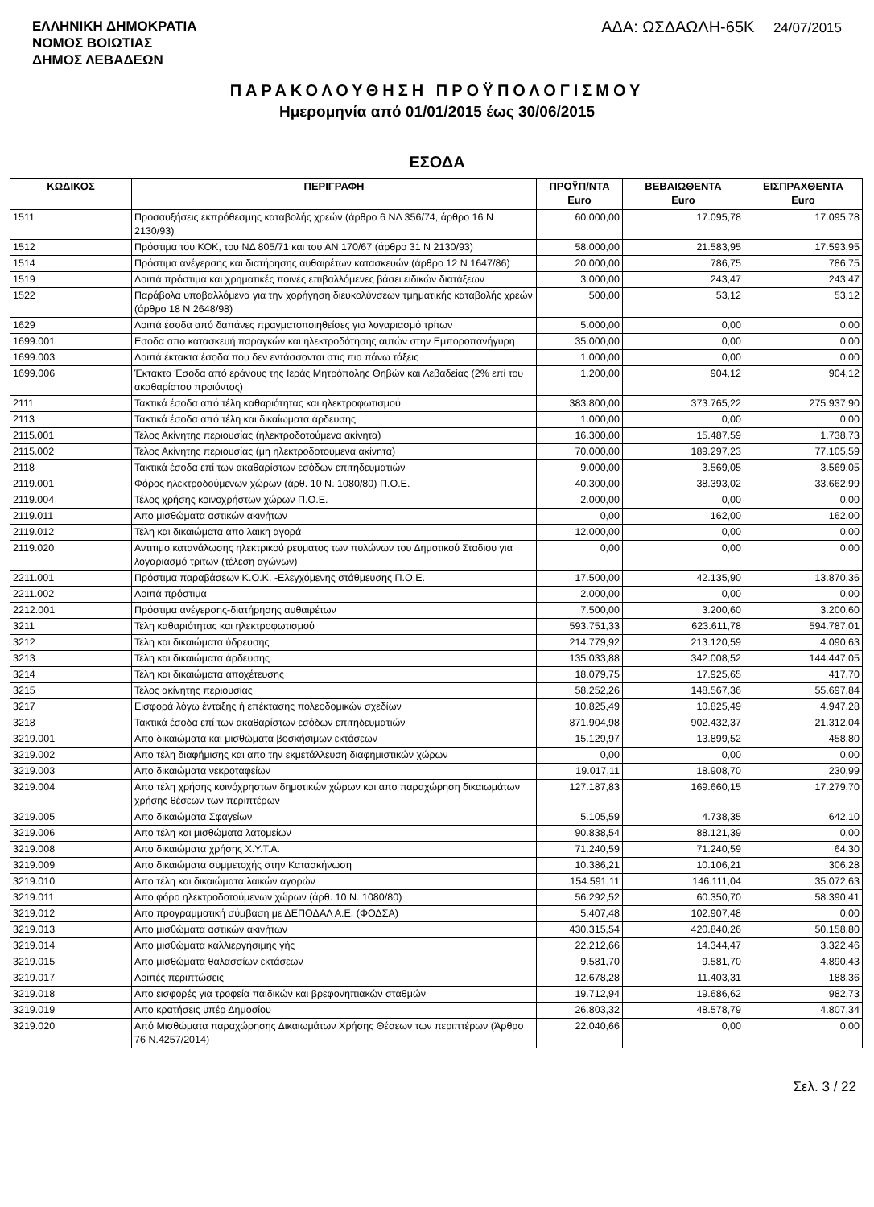ΕΛΛΗΝΙΚΗ ΔΗΜΟΚΡΑΤΙΑ
ΝΟΜΟΣ ΒΟΙΩΤΙΑΣ
ΔΗΜΟΣ ΛΕΒΑΔΕΩΝ
ΑΔΑ: ΩΣΔΑΩΛΗ-65Κ 24/07/2015
ΠΑΡΑΚΟΛΟΥΘΗΣΗ ΠΡΟΫΠΟΛΟΓΙΣΜΟΥ
Ημερομηνία από 01/01/2015 έως 30/06/2015
ΕΣΟΔΑ
| ΚΩΔΙΚΟΣ | ΠΕΡΙΓΡΑΦΗ | ΠΡΟΫΠ/ΝΤΑ Euro | ΒΕΒΑΙΩΘΕΝΤΑ Euro | ΕΙΣΠΡΑΧΘΕΝΤΑ Euro |
| --- | --- | --- | --- | --- |
| 1511 | Προσαυξήσεις εκπρόθεσμης καταβολής χρεών (άρθρο 6 ΝΔ 356/74, άρθρο 16 Ν 2130/93) | 60.000,00 | 17.095,78 | 17.095,78 |
| 1512 | Πρόστιμα του ΚΟΚ, του ΝΔ 805/71 και του ΑΝ 170/67 (άρθρο 31 Ν 2130/93) | 58.000,00 | 21.583,95 | 17.593,95 |
| 1514 | Πρόστιμα ανέγερσης και διατήρησης αυθαιρέτων κατασκευών (άρθρο 12 Ν 1647/86) | 20.000,00 | 786,75 | 786,75 |
| 1519 | Λοιπά πρόστιμα και χρηματικές ποινές επιβαλλόμενες βάσει ειδικών διατάξεων | 3.000,00 | 243,47 | 243,47 |
| 1522 | Παράβολα υποβαλλόμενα για την χορήγηση διευκολύνσεων τμηματικής καταβολής χρεών (άρθρο 18 Ν 2648/98) | 500,00 | 53,12 | 53,12 |
| 1629 | Λοιπά έσοδα από δαπάνες πραγματοποιηθείσες για λογαριασμό τρίτων | 5.000,00 | 0,00 | 0,00 |
| 1699.001 | Εσοδα απο κατασκευή παραγκών και ηλεκτροδότησης αυτών στην Εμποροπανήγυρη | 35.000,00 | 0,00 | 0,00 |
| 1699.003 | Λοιπά έκτακτα έσοδα που δεν εντάσσονται στις πιο πάνω τάξεις | 1.000,00 | 0,00 | 0,00 |
| 1699.006 | Έκτακτα Έσοδα από εράνους της Ιεράς Μητρόπολης Θηβών και Λεβαδείας (2% επί του ακαθαρίστου προιόντος) | 1.200,00 | 904,12 | 904,12 |
| 2111 | Τακτικά έσοδα από τέλη καθαριότητας και ηλεκτροφωτισμού | 383.800,00 | 373.765,22 | 275.937,90 |
| 2113 | Τακτικά έσοδα από τέλη και δικαίωματα άρδευσης | 1.000,00 | 0,00 | 0,00 |
| 2115.001 | Τέλος Ακίνητης περιουσίας (ηλεκτροδοτούμενα ακίνητα) | 16.300,00 | 15.487,59 | 1.738,73 |
| 2115.002 | Τέλος Ακίνητης περιουσίας (μη ηλεκτροδοτούμενα ακίνητα) | 70.000,00 | 189.297,23 | 77.105,59 |
| 2118 | Τακτικά έσοδα επί των ακαθαρίστων εσόδων επιτηδευματιών | 9.000,00 | 3.569,05 | 3.569,05 |
| 2119.001 | Φόρος ηλεκτροδούμενων χώρων (άρθ. 10 Ν. 1080/80) Π.Ο.Ε. | 40.300,00 | 38.393,02 | 33.662,99 |
| 2119.004 | Τέλος χρήσης κοινοχρήστων χώρων Π.Ο.Ε. | 2.000,00 | 0,00 | 0,00 |
| 2119.011 | Απο μισθώματα αστικών ακινήτων | 0,00 | 162,00 | 162,00 |
| 2119.012 | Τέλη και δικαιώματα απο λαικη αγορά | 12.000,00 | 0,00 | 0,00 |
| 2119.020 | Αντιτιμο κατανάλωσης ηλεκτρικού ρευματος των πυλώνων του Δημοτικού Σταδιου για λογαριασμό τριτων (τέλεση αγώνων) | 0,00 | 0,00 | 0,00 |
| 2211.001 | Πρόστιμα παραβάσεων Κ.Ο.Κ. -Ελεγχόμενης στάθμευσης Π.Ο.Ε. | 17.500,00 | 42.135,90 | 13.870,36 |
| 2211.002 | Λοιπά πρόστιμα | 2.000,00 | 0,00 | 0,00 |
| 2212.001 | Πρόστιμα ανέγερσης-διατήρησης αυθαιρέτων | 7.500,00 | 3.200,60 | 3.200,60 |
| 3211 | Τέλη καθαριότητας και ηλεκτροφωτισμού | 593.751,33 | 623.611,78 | 594.787,01 |
| 3212 | Τέλη και δικαιώματα ύδρευσης | 214.779,92 | 213.120,59 | 4.090,63 |
| 3213 | Τέλη και δικαιώματα άρδευσης | 135.033,88 | 342.008,52 | 144.447,05 |
| 3214 | Τέλη και δικαιώματα αποχέτευσης | 18.079,75 | 17.925,65 | 417,70 |
| 3215 | Τέλος ακίνητης περιουσίας | 58.252,26 | 148.567,36 | 55.697,84 |
| 3217 | Εισφορά λόγω ένταξης ή επέκτασης πολεοδομικών σχεδίων | 10.825,49 | 10.825,49 | 4.947,28 |
| 3218 | Τακτικά έσοδα επί των ακαθαρίστων εσόδων επιτηδευματιών | 871.904,98 | 902.432,37 | 21.312,04 |
| 3219.001 | Απο δικαιώματα και μισθώματα βοσκήσιμων εκτάσεων | 15.129,97 | 13.899,52 | 458,80 |
| 3219.002 | Απο τέλη διαφήμισης και απο την εκμετάλλευση διαφημιστικών χώρων | 0,00 | 0,00 | 0,00 |
| 3219.003 | Απο δικαιώματα νεκροταφείων | 19.017,11 | 18.908,70 | 230,99 |
| 3219.004 | Απο τέλη χρήσης κοινόχρηστων δημοτικών χώρων και απο παραχώρηση δικαιωμάτων χρήσης θέσεων των περιπτέρων | 127.187,83 | 169.660,15 | 17.279,70 |
| 3219.005 | Απο δικαιώματα Σφαγείων | 5.105,59 | 4.738,35 | 642,10 |
| 3219.006 | Απο τέλη και μισθώματα λατομείων | 90.838,54 | 88.121,39 | 0,00 |
| 3219.008 | Απο δικαιώματα χρήσης Χ.Υ.Τ.Α. | 71.240,59 | 71.240,59 | 64,30 |
| 3219.009 | Απο δικαιώματα συμμετοχής στην Κατασκήνωση | 10.386,21 | 10.106,21 | 306,28 |
| 3219.010 | Απο τέλη και δικαιώματα λαικών αγορών | 154.591,11 | 146.111,04 | 35.072,63 |
| 3219.011 | Απο φόρο ηλεκτροδοτούμενων χώρων (άρθ. 10 Ν. 1080/80) | 56.292,52 | 60.350,70 | 58.390,41 |
| 3219.012 | Απο προγραμματική σύμβαση με ΔΕΠΟΔΑΛ Α.Ε. (ΦΟΔΣΑ) | 5.407,48 | 102.907,48 | 0,00 |
| 3219.013 | Απο μισθώματα αστικών ακινήτων | 430.315,54 | 420.840,26 | 50.158,80 |
| 3219.014 | Απο μισθώματα καλλιεργήσιμης γής | 22.212,66 | 14.344,47 | 3.322,46 |
| 3219.015 | Απο μισθώματα θαλασσίων εκτάσεων | 9.581,70 | 9.581,70 | 4.890,43 |
| 3219.017 | Λοιπές περιπτώσεις | 12.678,28 | 11.403,31 | 188,36 |
| 3219.018 | Απο εισφορές για τροφεία παιδικών και βρεφονηπιακών σταθμών | 19.712,94 | 19.686,62 | 982,73 |
| 3219.019 | Απο κρατήσεις υπέρ Δημοσίου | 26.803,32 | 48.578,79 | 4.807,34 |
| 3219.020 | Από Μισθώματα παραχώρησης Δικαιωμάτων Χρήσης Θέσεων των περιπτέρων (Άρθρο 76 Ν.4257/2014) | 22.040,66 | 0,00 | 0,00 |
Σελ. 3 / 22